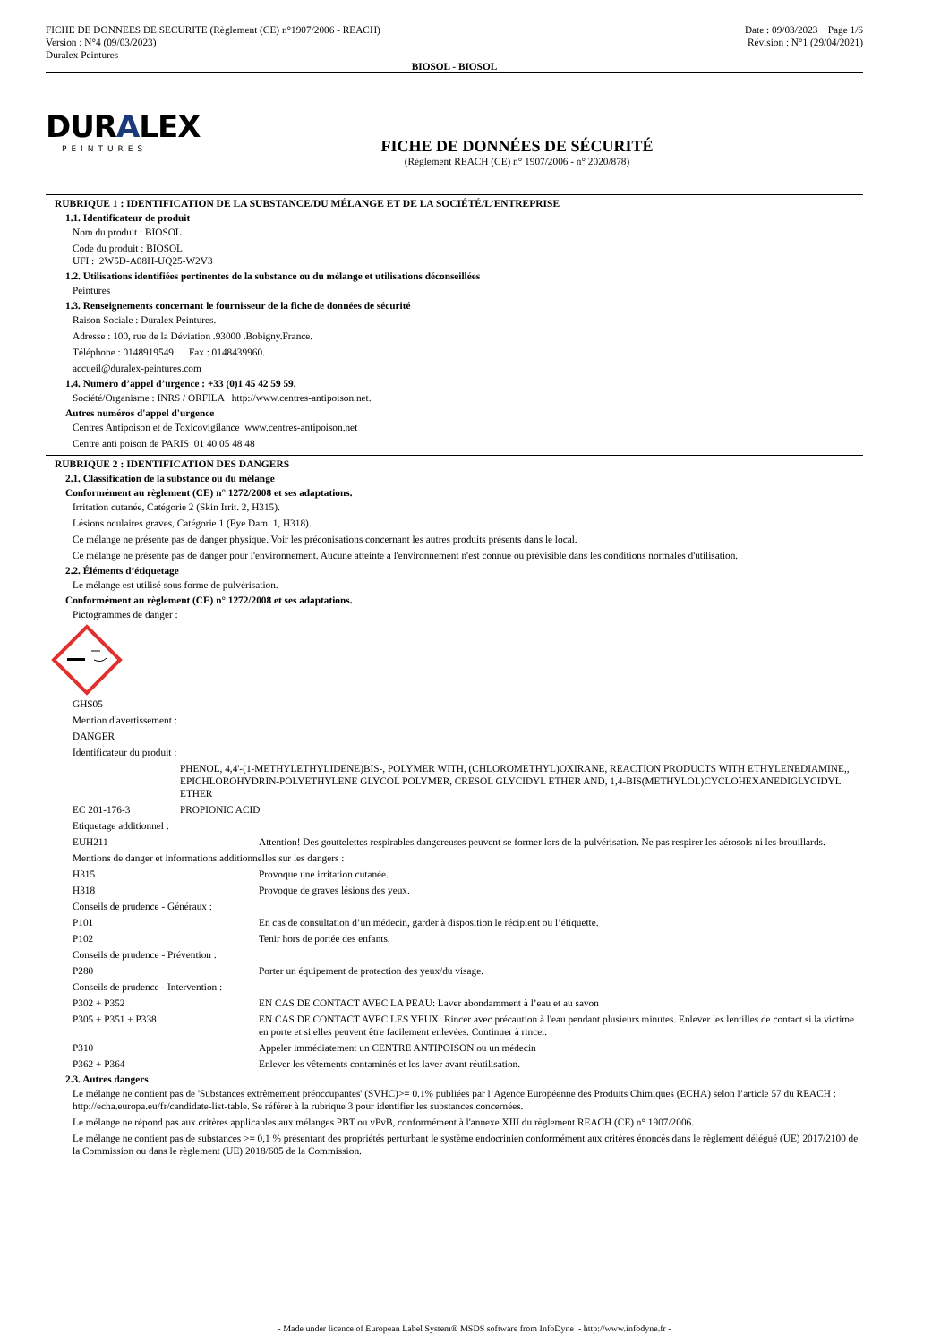FICHE DE DONNEES DE SECURITE (Règlement (CE) n°1907/2006 - REACH)
Version : N°4 (09/03/2023)
Duralex Peintures
Date : 09/03/2023 Page 1/6
Révision : N°1 (29/04/2021)
BIOSOL - BIOSOL
DURALEX
PEINTURES
FICHE DE DONNÉES DE SÉCURITÉ
(Règlement REACH (CE) n° 1907/2006 - n° 2020/878)
RUBRIQUE 1 : IDENTIFICATION DE LA SUBSTANCE/DU MÉLANGE ET DE LA SOCIÉTÉ/L’ENTREPRISE
1.1. Identificateur de produit
Nom du produit : BIOSOL
Code du produit : BIOSOL
UFI : 2W5D-A08H-UQ25-W2V3
1.2. Utilisations identifiées pertinentes de la substance ou du mélange et utilisations déconseillées
Peintures
1.3. Renseignements concernant le fournisseur de la fiche de données de sécurité
Raison Sociale : Duralex Peintures.
Adresse : 100, rue de la Déviation .93000 .Bobigny.France.
Téléphone : 0148919549. Fax : 0148439960.
accueil@duralex-peintures.com
1.4. Numéro d’appel d’urgence : +33 (0)1 45 42 59 59.
Société/Organisme : INRS / ORFILA http://www.centres-antipoison.net.
Autres numéros d'appel d'urgence
Centres Antipoison et de Toxicovigilance www.centres-antipoison.net
Centre anti poison de PARIS 01 40 05 48 48
RUBRIQUE 2 : IDENTIFICATION DES DANGERS
2.1. Classification de la substance ou du mélange
Conformément au règlement (CE) n° 1272/2008 et ses adaptations.
Irritation cutanée, Catégorie 2 (Skin Irrit. 2, H315).
Lésions oculaires graves, Catégorie 1 (Eye Dam. 1, H318).
Ce mélange ne présente pas de danger physique. Voir les préconisations concernant les autres produits présents dans le local.
Ce mélange ne présente pas de danger pour l'environnement. Aucune atteinte à l'environnement n'est connue ou prévisible dans les conditions normales d'utilisation.
2.2. Éléments d’étiquetage
Le mélange est utilisé sous forme de pulvérisation.
Conformément au règlement (CE) n° 1272/2008 et ses adaptations.
Pictogrammes de danger :
GHS05
Mention d'avertissement :
DANGER
Identificateur du produit :
PHENOL, 4,4'-(1-METHYLETHYLIDENE)BIS-, POLYMER WITH, (CHLOROMETHYL)OXIRANE, REACTION PRODUCTS WITH ETHYLENEDIAMINE,, EPICHLOROHYDRIN-POLYETHYLENE GLYCOL POLYMER, CRESOL GLYCIDYL ETHER AND, 1,4-BIS(METHYLOL)CYCLOHEXANEDIGLYCIDYL ETHER
EC 201-176-3 PROPIONIC ACID
Etiquetage additionnel :
EUH211 Attention! Des gouttelettes respirables dangereuses peuvent se former lors de la pulvérisation. Ne pas respirer les aérosols ni les brouillards.
Mentions de danger et informations additionnelles sur les dangers :
H315 Provoque une irritation cutanée.
H318 Provoque de graves lésions des yeux.
Conseils de prudence - Généraux :
P101 En cas de consultation d’un médecin, garder à disposition le récipient ou l’étiquette.
P102 Tenir hors de portée des enfants.
Conseils de prudence - Prévention :
P280 Porter un équipement de protection des yeux/du visage.
Conseils de prudence - Intervention :
P302 + P352 EN CAS DE CONTACT AVEC LA PEAU: Laver abondamment à l’eau et au savon
P305 + P351 + P338 EN CAS DE CONTACT AVEC LES YEUX: Rincer avec précaution à l'eau pendant plusieurs minutes. Enlever les lentilles de contact si la victime en porte et si elles peuvent être facilement enlevées. Continuer à rincer.
P310 Appeler immédiatement un CENTRE ANTIPOISON ou un médecin
P362 + P364 Enlever les vêtements contaminés et les laver avant réutilisation.
2.3. Autres dangers
Le mélange ne contient pas de 'Substances extrêmement préoccupantes' (SVHC)>= 0.1% publiées par l’Agence Européenne des Produits Chimiques (ECHA) selon l’article 57 du REACH : http://echa.europa.eu/fr/candidate-list-table. Se référer à la rubrique 3 pour identifier les substances concernées.
Le mélange ne répond pas aux critères applicables aux mélanges PBT ou vPvB, conformément à l'annexe XIII du règlement REACH (CE) n° 1907/2006.
Le mélange ne contient pas de substances >= 0,1 % présentant des propriétés perturbant le système endocrinien conformément aux critères énoncés dans le règlement délégué (UE) 2017/2100 de la Commission ou dans le règlement (UE) 2018/605 de la Commission.
- Made under licence of European Label System® MSDS software from InfoDyne - http://www.infodyne.fr -